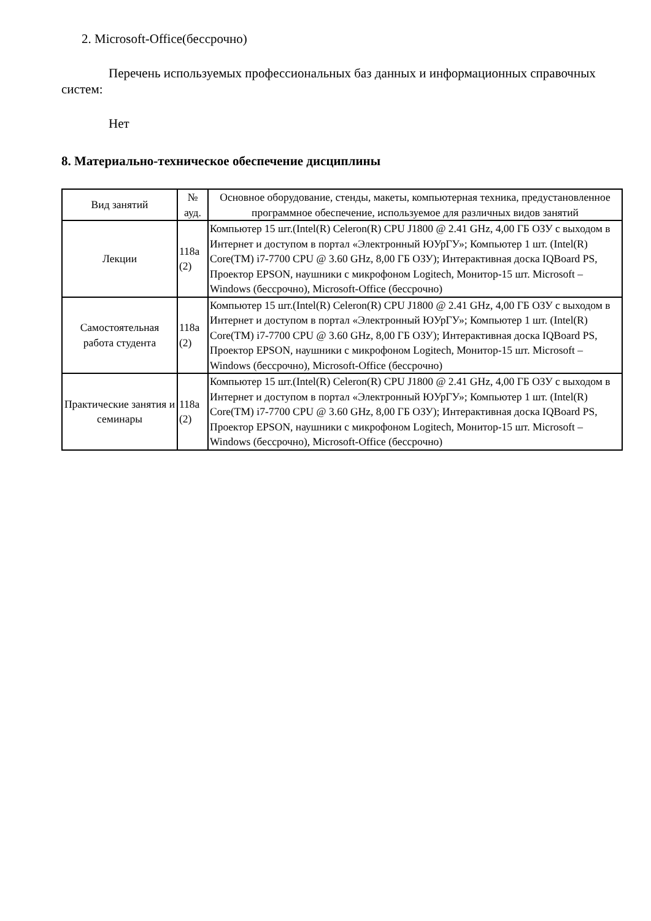2. Microsoft-Office(бессрочно)
Перечень используемых профессиональных баз данных и информационных справочных систем:
Нет
8. Материально-техническое обеспечение дисциплины
| Вид занятий | № ауд. | Основное оборудование, стенды, макеты, компьютерная техника, предустановленное программное обеспечение, используемое для различных видов занятий |
| --- | --- | --- |
| Лекции | 118а (2) | Компьютер 15 шт.(Intel(R) Celeron(R) CPU J1800 @ 2.41 GHz, 4,00 ГБ ОЗУ с выходом в Интернет и доступом в портал «Электронный ЮУрГУ»; Компьютер 1 шт. (Intel(R) Core(TM) i7-7700 CPU @ 3.60 GHz, 8,00 ГБ ОЗУ); Интерактивная доска IQBoard PS, Проектор EPSON, наушники с микрофоном Logitech, Монитор-15 шт. Microsoft – Windows (бессрочно), Microsoft-Office (бессрочно) |
| Самостоятельная работа студента | 118а (2) | Компьютер 15 шт.(Intel(R) Celeron(R) CPU J1800 @ 2.41 GHz, 4,00 ГБ ОЗУ с выходом в Интернет и доступом в портал «Электронный ЮУрГУ»; Компьютер 1 шт. (Intel(R) Core(TM) i7-7700 CPU @ 3.60 GHz, 8,00 ГБ ОЗУ); Интерактивная доска IQBoard PS, Проектор EPSON, наушники с микрофоном Logitech, Монитор-15 шт. Microsoft – Windows (бессрочно), Microsoft-Office (бессрочно) |
| Практические занятия и семинары | 118а (2) | Компьютер 15 шт.(Intel(R) Celeron(R) CPU J1800 @ 2.41 GHz, 4,00 ГБ ОЗУ с выходом в Интернет и доступом в портал «Электронный ЮУрГУ»; Компьютер 1 шт. (Intel(R) Core(TM) i7-7700 CPU @ 3.60 GHz, 8,00 ГБ ОЗУ); Интерактивная доска IQBoard PS, Проектор EPSON, наушники с микрофоном Logitech, Монитор-15 шт. Microsoft – Windows (бессрочно), Microsoft-Office (бессрочно) |